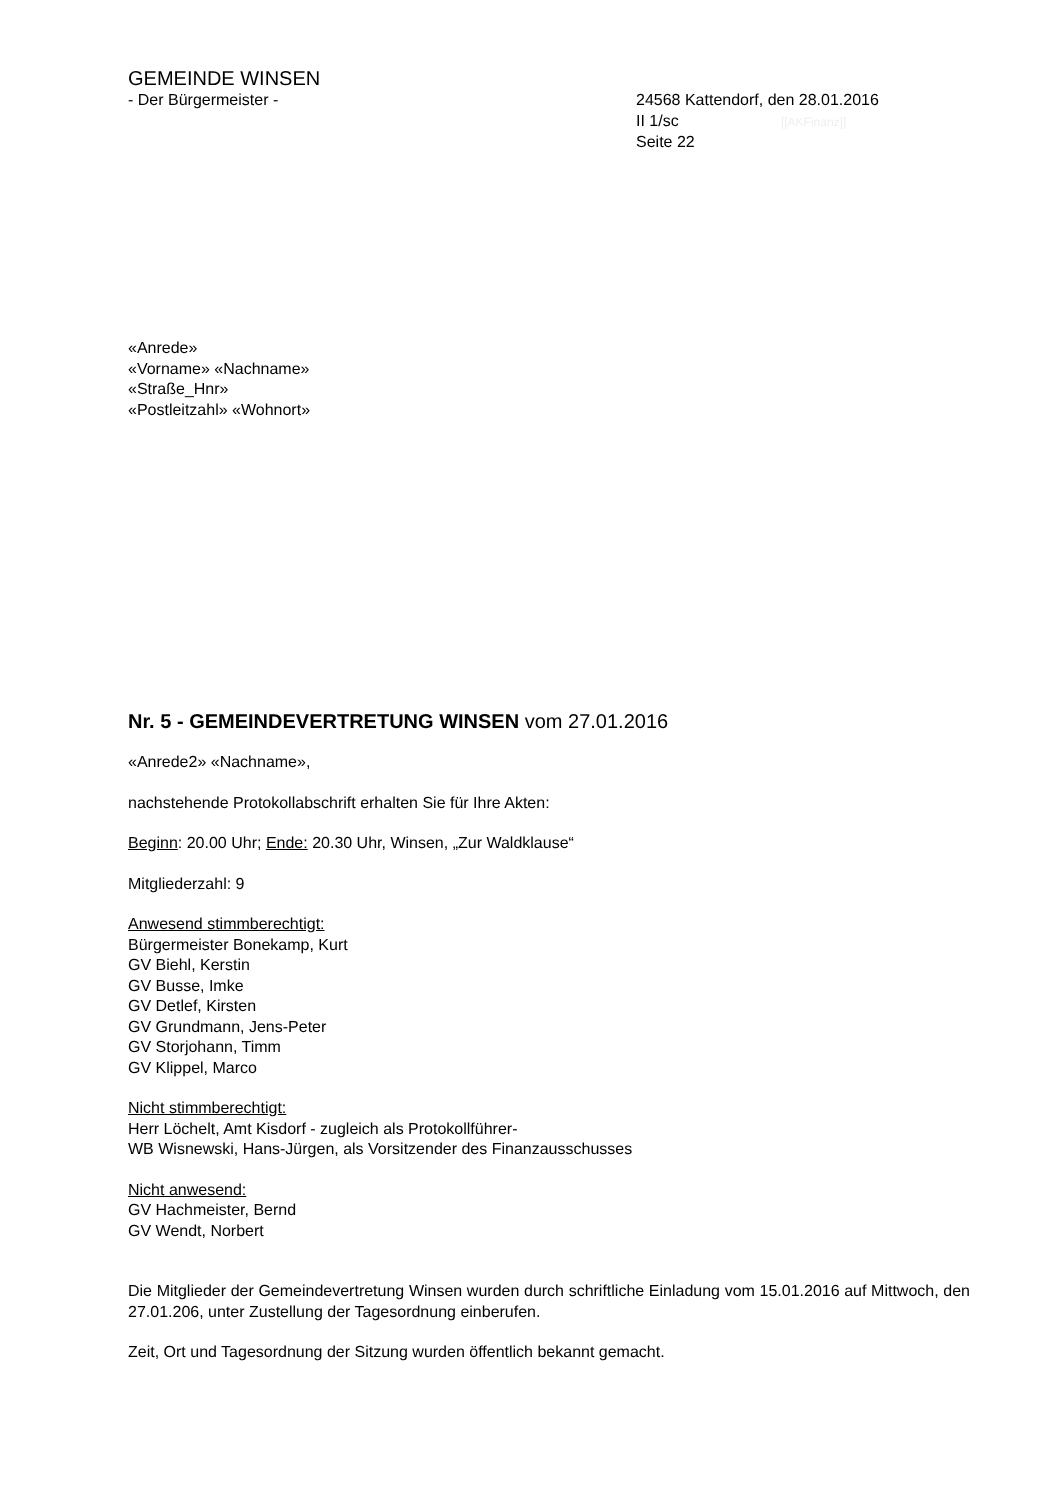GEMEINDE WINSEN
- Der Bürgermeister - 24568 Kattendorf, den 28.01.2016
II 1/sc [[AKFinanz]]
Seite 22
«Anrede»
«Vorname» «Nachname»
«Straße_Hnr»
«Postleitzahl» «Wohnort»
Nr. 5 - GEMEINDEVERTRETUNG WINSEN vom 27.01.2016
«Anrede2» «Nachname»,
nachstehende Protokollabschrift erhalten Sie für Ihre Akten:
Beginn: 20.00 Uhr; Ende: 20.30 Uhr, Winsen, „Zur Waldklause“
Mitgliederzahl: 9
Anwesend stimmberechtigt:
Bürgermeister Bonekamp, Kurt
GV Biehl, Kerstin
GV Busse, Imke
GV Detlef, Kirsten
GV Grundmann, Jens-Peter
GV Storjohann, Timm
GV Klippel, Marco
Nicht stimmberechtigt:
Herr Löchelt, Amt Kisdorf - zugleich als Protokollführer-
WB Wisnewski, Hans-Jürgen, als Vorsitzender des Finanzausschusses
Nicht anwesend:
GV Hachmeister, Bernd
GV Wendt, Norbert
Die Mitglieder der Gemeindevertretung Winsen wurden durch schriftliche Einladung vom 15.01.2016 auf Mittwoch, den 27.01.206, unter Zustellung der Tagesordnung einberufen.
Zeit, Ort und Tagesordnung der Sitzung wurden öffentlich bekannt gemacht.